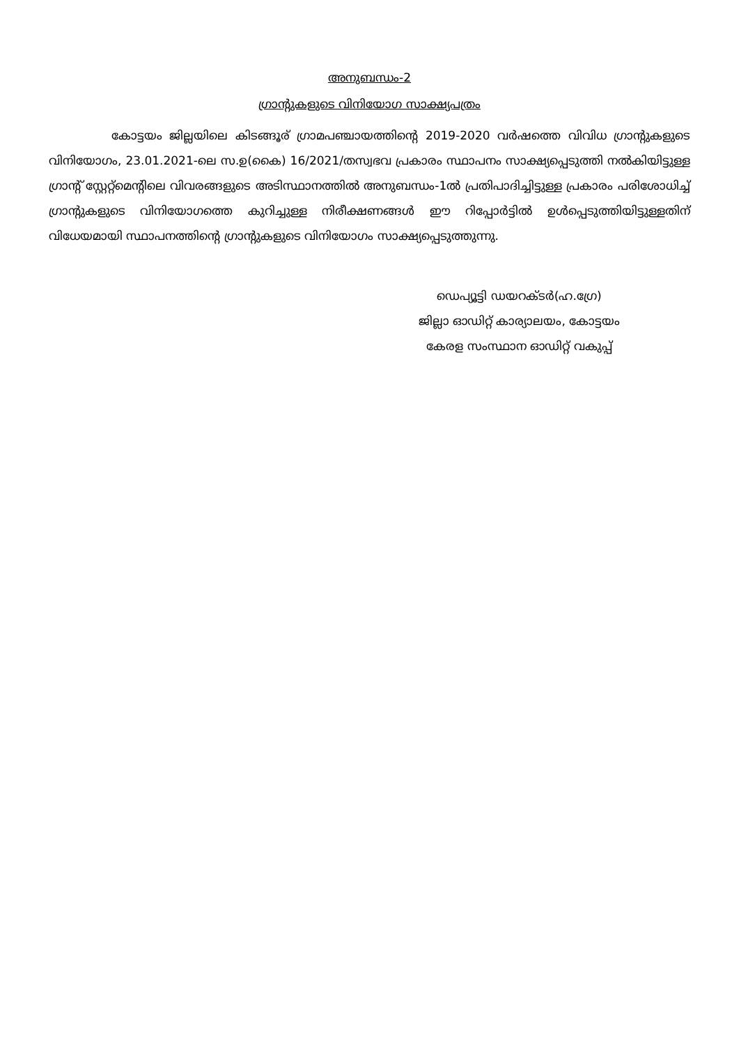അനുബന്ധം-2
ഗ്രാന്റുകളുടെ വിനിയോഗ സാക്ഷ്യപത്രം
കോട്ടയം ജില്ലയിലെ കിടങ്ങൂര് ഗ്രാമപഞ്ചായത്തിന്റെ 2019-2020 വർഷത്തെ വിവിധ ഗ്രാന്റുകളുടെ വിനിയോഗം, 23.01.2021-ലെ സ.ഉ(കൈ) 16/2021/തസ്വഭവ പ്രകാരം സ്ഥാപനം സാക്ഷ്യപ്പെടുത്തി നൽകിയിട്ടുള്ള ഗ്രാന്റ് സ്റ്റേറ്റ്മെന്റിലെ വിവരങ്ങളുടെ അടിസ്ഥാനത്തിൽ അനുബന്ധം-1ൽ പ്രതിപാദിച്ചിട്ടുള്ള പ്രകാരം പരിശോധിച്ച് ഗ്രാന്റുകളുടെ വിനിയോഗത്തെ കുറിച്ചുള്ള നിരീക്ഷണങ്ങൾ ഈ റിപ്പോർട്ടിൽ ഉൾപ്പെടുത്തിയിട്ടുള്ളതിന് വിധേയമായി സ്ഥാപനത്തിന്റെ ഗ്രാന്റുകളുടെ വിനിയോഗം സാക്ഷ്യപ്പെടുത്തുന്നു.
ഡെപ്യൂട്ടി ഡയറക്ടർ(ഹ.ഗ്രേ)
ജില്ലാ ഓഡിറ്റ് കാര്യാലയം, കോട്ടയം
കേരള സംസ്ഥാന ഓഡിറ്റ് വകുപ്പ്